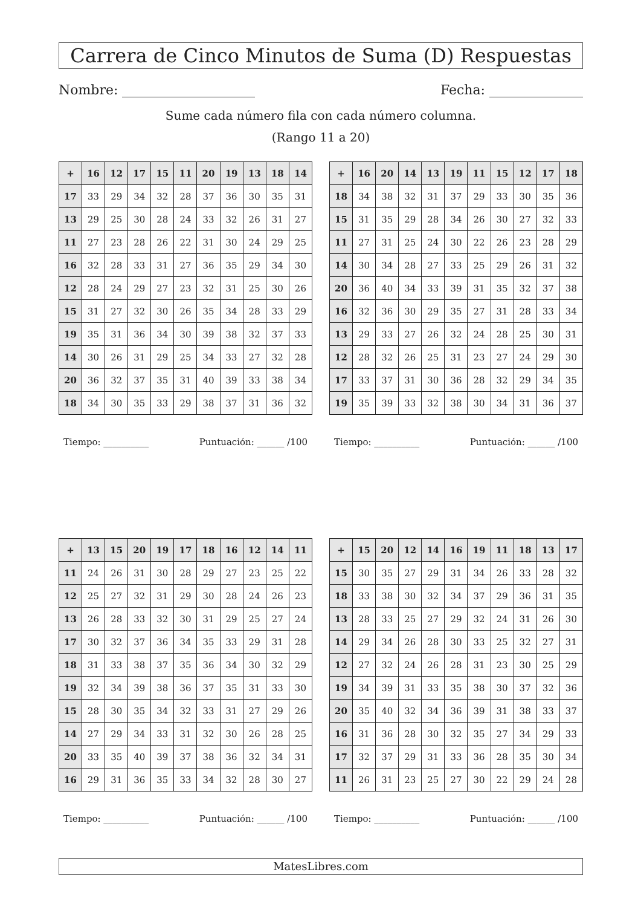Carrera de Cinco Minutos de Suma (D) Respuestas
Nombre: Fecha:
Sume cada número fila con cada número columna.
(Rango 11 a 20)
| + | 16 | 12 | 17 | 15 | 11 | 20 | 19 | 13 | 18 | 14 |
| --- | --- | --- | --- | --- | --- | --- | --- | --- | --- | --- |
| 17 | 33 | 29 | 34 | 32 | 28 | 37 | 36 | 30 | 35 | 31 |
| 13 | 29 | 25 | 30 | 28 | 24 | 33 | 32 | 26 | 31 | 27 |
| 11 | 27 | 23 | 28 | 26 | 22 | 31 | 30 | 24 | 29 | 25 |
| 16 | 32 | 28 | 33 | 31 | 27 | 36 | 35 | 29 | 34 | 30 |
| 12 | 28 | 24 | 29 | 27 | 23 | 32 | 31 | 25 | 30 | 26 |
| 15 | 31 | 27 | 32 | 30 | 26 | 35 | 34 | 28 | 33 | 29 |
| 19 | 35 | 31 | 36 | 34 | 30 | 39 | 38 | 32 | 37 | 33 |
| 14 | 30 | 26 | 31 | 29 | 25 | 34 | 33 | 27 | 32 | 28 |
| 20 | 36 | 32 | 37 | 35 | 31 | 40 | 39 | 33 | 38 | 34 |
| 18 | 34 | 30 | 35 | 33 | 29 | 38 | 37 | 31 | 36 | 32 |
Tiempo: __________ Puntuación: ______ /100
| + | 16 | 20 | 14 | 13 | 19 | 11 | 15 | 12 | 17 | 18 |
| --- | --- | --- | --- | --- | --- | --- | --- | --- | --- | --- |
| 18 | 34 | 38 | 32 | 31 | 37 | 29 | 33 | 30 | 35 | 36 |
| 15 | 31 | 35 | 29 | 28 | 34 | 26 | 30 | 27 | 32 | 33 |
| 11 | 27 | 31 | 25 | 24 | 30 | 22 | 26 | 23 | 28 | 29 |
| 14 | 30 | 34 | 28 | 27 | 33 | 25 | 29 | 26 | 31 | 32 |
| 20 | 36 | 40 | 34 | 33 | 39 | 31 | 35 | 32 | 37 | 38 |
| 16 | 32 | 36 | 30 | 29 | 35 | 27 | 31 | 28 | 33 | 34 |
| 13 | 29 | 33 | 27 | 26 | 32 | 24 | 28 | 25 | 30 | 31 |
| 12 | 28 | 32 | 26 | 25 | 31 | 23 | 27 | 24 | 29 | 30 |
| 17 | 33 | 37 | 31 | 30 | 36 | 28 | 32 | 29 | 34 | 35 |
| 19 | 35 | 39 | 33 | 32 | 38 | 30 | 34 | 31 | 36 | 37 |
Tiempo: __________ Puntuación: ______ /100
| + | 13 | 15 | 20 | 19 | 17 | 18 | 16 | 12 | 14 | 11 |
| --- | --- | --- | --- | --- | --- | --- | --- | --- | --- | --- |
| 11 | 24 | 26 | 31 | 30 | 28 | 29 | 27 | 23 | 25 | 22 |
| 12 | 25 | 27 | 32 | 31 | 29 | 30 | 28 | 24 | 26 | 23 |
| 13 | 26 | 28 | 33 | 32 | 30 | 31 | 29 | 25 | 27 | 24 |
| 17 | 30 | 32 | 37 | 36 | 34 | 35 | 33 | 29 | 31 | 28 |
| 18 | 31 | 33 | 38 | 37 | 35 | 36 | 34 | 30 | 32 | 29 |
| 19 | 32 | 34 | 39 | 38 | 36 | 37 | 35 | 31 | 33 | 30 |
| 15 | 28 | 30 | 35 | 34 | 32 | 33 | 31 | 27 | 29 | 26 |
| 14 | 27 | 29 | 34 | 33 | 31 | 32 | 30 | 26 | 28 | 25 |
| 20 | 33 | 35 | 40 | 39 | 37 | 38 | 36 | 32 | 34 | 31 |
| 16 | 29 | 31 | 36 | 35 | 33 | 34 | 32 | 28 | 30 | 27 |
Tiempo: __________ Puntuación: ______ /100
| + | 15 | 20 | 12 | 14 | 16 | 19 | 11 | 18 | 13 | 17 |
| --- | --- | --- | --- | --- | --- | --- | --- | --- | --- | --- |
| 15 | 30 | 35 | 27 | 29 | 31 | 34 | 26 | 33 | 28 | 32 |
| 18 | 33 | 38 | 30 | 32 | 34 | 37 | 29 | 36 | 31 | 35 |
| 13 | 28 | 33 | 25 | 27 | 29 | 32 | 24 | 31 | 26 | 30 |
| 14 | 29 | 34 | 26 | 28 | 30 | 33 | 25 | 32 | 27 | 31 |
| 12 | 27 | 32 | 24 | 26 | 28 | 31 | 23 | 30 | 25 | 29 |
| 19 | 34 | 39 | 31 | 33 | 35 | 38 | 30 | 37 | 32 | 36 |
| 20 | 35 | 40 | 32 | 34 | 36 | 39 | 31 | 38 | 33 | 37 |
| 16 | 31 | 36 | 28 | 30 | 32 | 35 | 27 | 34 | 29 | 33 |
| 17 | 32 | 37 | 29 | 31 | 33 | 36 | 28 | 35 | 30 | 34 |
| 11 | 26 | 31 | 23 | 25 | 27 | 30 | 22 | 29 | 24 | 28 |
Tiempo: __________ Puntuación: ______ /100
MatesLibres.com